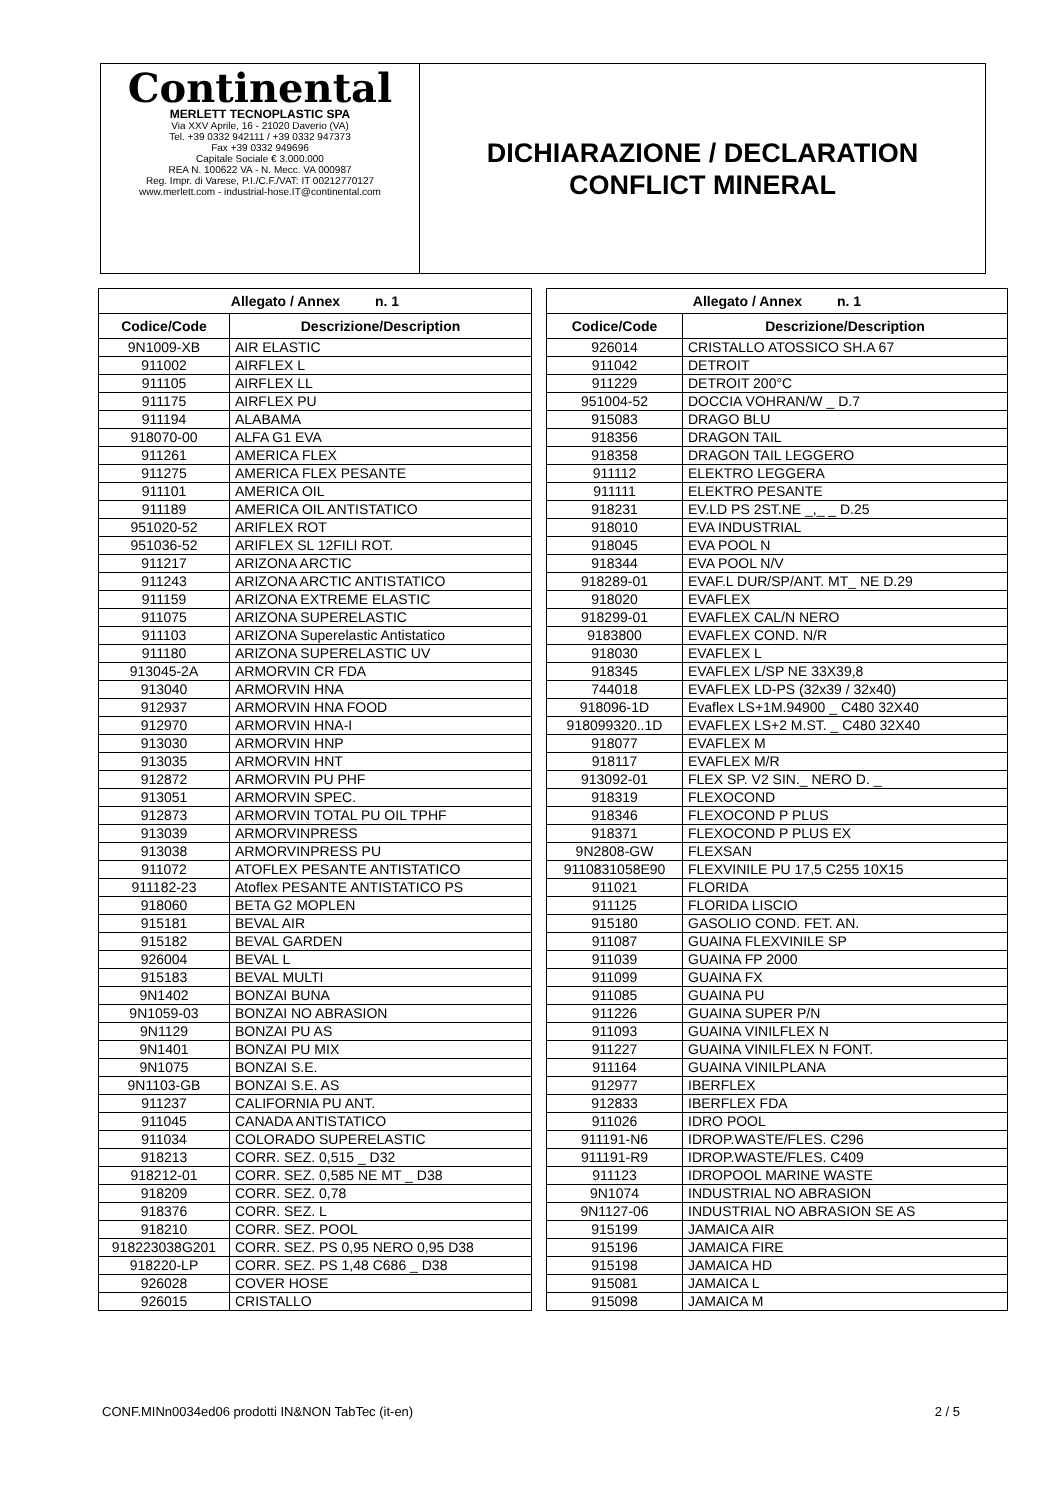Continental
MERLETT TECNOPLASTIC SPA
Via XXV Aprile, 16 - 21020 Daverio (VA)
Tel. +39 0332 942111 / +39 0332 947373
Fax +39 0332 949696
Capitale Sociale € 3.000.000
REA N. 100622 VA - N. Mecc. VA 000987
Reg. Impr. di Varese, P.I./C.F./VAT: IT 00212770127
www.merlett.com - industrial-hose.IT@continental.com
DICHIARAZIONE / DECLARATION
CONFLICT MINERAL
| Allegato / Annex n. 1 | |
| --- | --- |
| Codice/Code | Descrizione/Description |
| 9N1009-XB | AIR ELASTIC |
| 911002 | AIRFLEX L |
| 911105 | AIRFLEX LL |
| 911175 | AIRFLEX PU |
| 911194 | ALABAMA |
| 918070-00 | ALFA G1 EVA |
| 911261 | AMERICA FLEX |
| 911275 | AMERICA FLEX PESANTE |
| 911101 | AMERICA OIL |
| 911189 | AMERICA OIL ANTISTATICO |
| 951020-52 | ARIFLEX ROT |
| 951036-52 | ARIFLEX SL 12FILI ROT. |
| 911217 | ARIZONA ARCTIC |
| 911243 | ARIZONA ARCTIC ANTISTATICO |
| 911159 | ARIZONA EXTREME ELASTIC |
| 911075 | ARIZONA SUPERELASTIC |
| 911103 | ARIZONA Superelastic Antistatico |
| 911180 | ARIZONA SUPERELASTIC UV |
| 913045-2A | ARMORVIN CR FDA |
| 913040 | ARMORVIN HNA |
| 912937 | ARMORVIN HNA FOOD |
| 912970 | ARMORVIN HNA-I |
| 913030 | ARMORVIN HNP |
| 913035 | ARMORVIN HNT |
| 912872 | ARMORVIN PU PHF |
| 913051 | ARMORVIN SPEC. |
| 912873 | ARMORVIN TOTAL PU OIL TPHF |
| 913039 | ARMORVINPRESS |
| 913038 | ARMORVINPRESS PU |
| 911072 | ATOFLEX PESANTE ANTISTATICO |
| 911182-23 | Atoflex PESANTE ANTISTATICO PS |
| 918060 | BETA G2 MOPLEN |
| 915181 | BEVAL AIR |
| 915182 | BEVAL GARDEN |
| 926004 | BEVAL L |
| 915183 | BEVAL MULTI |
| 9N1402 | BONZAI BUNA |
| 9N1059-03 | BONZAI NO ABRASION |
| 9N1129 | BONZAI PU AS |
| 9N1401 | BONZAI PU MIX |
| 9N1075 | BONZAI S.E. |
| 9N1103-GB | BONZAI S.E. AS |
| 911237 | CALIFORNIA PU ANT. |
| 911045 | CANADA ANTISTATICO |
| 911034 | COLORADO SUPERELASTIC |
| 918213 | CORR. SEZ. 0,515 _ D32 |
| 918212-01 | CORR. SEZ. 0,585 NE MT _ D38 |
| 918209 | CORR. SEZ. 0,78 |
| 918376 | CORR. SEZ. L |
| 918210 | CORR. SEZ. POOL |
| 918223038G201 | CORR. SEZ. PS 0,95 NERO 0,95 D38 |
| 918220-LP | CORR. SEZ. PS 1,48 C686 _ D38 |
| 926028 | COVER HOSE |
| 926015 | CRISTALLO |
| Allegato / Annex n. 1 | |
| --- | --- |
| Codice/Code | Descrizione/Description |
| 926014 | CRISTALLO ATOSSICO SH.A 67 |
| 911042 | DETROIT |
| 911229 | DETROIT 200°C |
| 951004-52 | DOCCIA VOHRAN/W _ D.7 |
| 915083 | DRAGO BLU |
| 918356 | DRAGON TAIL |
| 918358 | DRAGON TAIL LEGGERO |
| 911112 | ELEKTRO LEGGERA |
| 911111 | ELEKTRO PESANTE |
| 918231 | EV.LD PS 2ST.NE _,_ _ D.25 |
| 918010 | EVA INDUSTRIAL |
| 918045 | EVA POOL N |
| 918344 | EVA POOL N/V |
| 918289-01 | EVAF.L DUR/SP/ANT. MT_ NE D.29 |
| 918020 | EVAFLEX |
| 918299-01 | EVAFLEX CAL/N NERO |
| 9183800 | EVAFLEX COND. N/R |
| 918030 | EVAFLEX L |
| 918345 | EVAFLEX L/SP NE 33X39,8 |
| 744018 | EVAFLEX LD-PS (32x39 / 32x40) |
| 918096-1D | Evaflex LS+1M.94900 _ C480 32X40 |
| 918099320..1D | EVAFLEX LS+2 M.ST. _ C480 32X40 |
| 918077 | EVAFLEX M |
| 918117 | EVAFLEX M/R |
| 913092-01 | FLEX SP. V2 SIN._ NERO D. _ |
| 918319 | FLEXOCOND |
| 918346 | FLEXOCOND P PLUS |
| 918371 | FLEXOCOND P PLUS EX |
| 9N2808-GW | FLEXSAN |
| 9110831058E90 | FLEXVINILE PU 17,5 C255 10X15 |
| 911021 | FLORIDA |
| 911125 | FLORIDA LISCIO |
| 915180 | GASOLIO COND. FET. AN. |
| 911087 | GUAINA FLEXVINILE SP |
| 911039 | GUAINA FP 2000 |
| 911099 | GUAINA FX |
| 911085 | GUAINA PU |
| 911226 | GUAINA SUPER P/N |
| 911093 | GUAINA VINILFLEX N |
| 911227 | GUAINA VINILFLEX N FONT. |
| 911164 | GUAINA VINILPLANA |
| 912977 | IBERFLEX |
| 912833 | IBERFLEX FDA |
| 911026 | IDRO POOL |
| 911191-N6 | IDROP.WASTE/FLES. C296 |
| 911191-R9 | IDROP.WASTE/FLES. C409 |
| 911123 | IDROPOOL MARINE WASTE |
| 9N1074 | INDUSTRIAL NO ABRASION |
| 9N1127-06 | INDUSTRIAL NO ABRASION SE AS |
| 915199 | JAMAICA AIR |
| 915196 | JAMAICA FIRE |
| 915198 | JAMAICA HD |
| 915081 | JAMAICA L |
| 915098 | JAMAICA M |
CONF.MINn0034ed06 prodotti IN&NON TabTec (it-en) 2 / 5